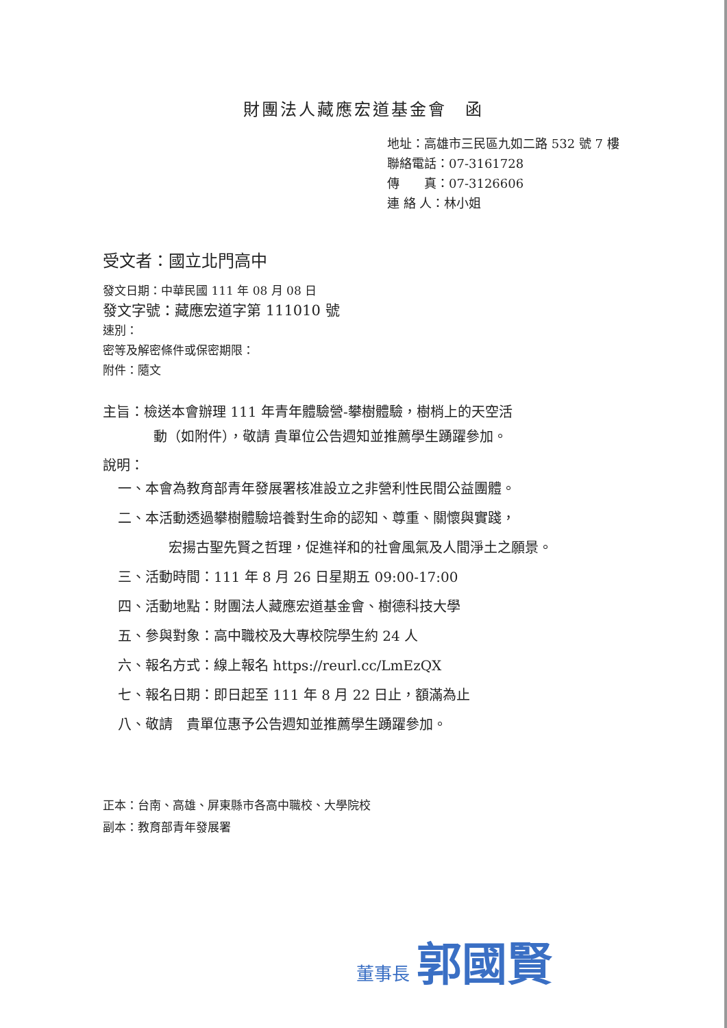財團法人藏應宏道基金會　函
地址：高雄市三民區九如二路 532 號 7 樓
聯絡電話：07-3161728
傳　　真：07-3126606
連 絡 人：林小姐
受文者：國立北門高中
發文日期：中華民國 111 年 08 月 08 日
發文字號：藏應宏道字第 111010 號
速別：
密等及解密條件或保密期限：
附件：隨文
主旨：檢送本會辦理 111 年青年體驗營-攀樹體驗，樹梢上的天空活
動（如附件），敬請 貴單位公告週知並推薦學生踴躍參加。
說明：
一、本會為教育部青年發展署核准設立之非營利性民間公益團體。
二、本活動透過攀樹體驗培養對生命的認知、尊重、關懷與實踐，
宏揚古聖先賢之哲理，促進祥和的社會風氣及人間淨土之願景。
三、活動時間：111 年 8 月 26 日星期五 09:00-17:00
四、活動地點：財團法人藏應宏道基金會、樹德科技大學
五、參與對象：高中職校及大專校院學生約 24 人
六、報名方式：線上報名 https://reurl.cc/LmEzQX
七、報名日期：即日起至 111 年 8 月 22 日止，額滿為止
八、敬請　貴單位惠予公告週知並推薦學生踴躍參加。
正本：台南、高雄、屏東縣市各高中職校、大學院校
副本：教育部青年發展署
董事長 郭國賢